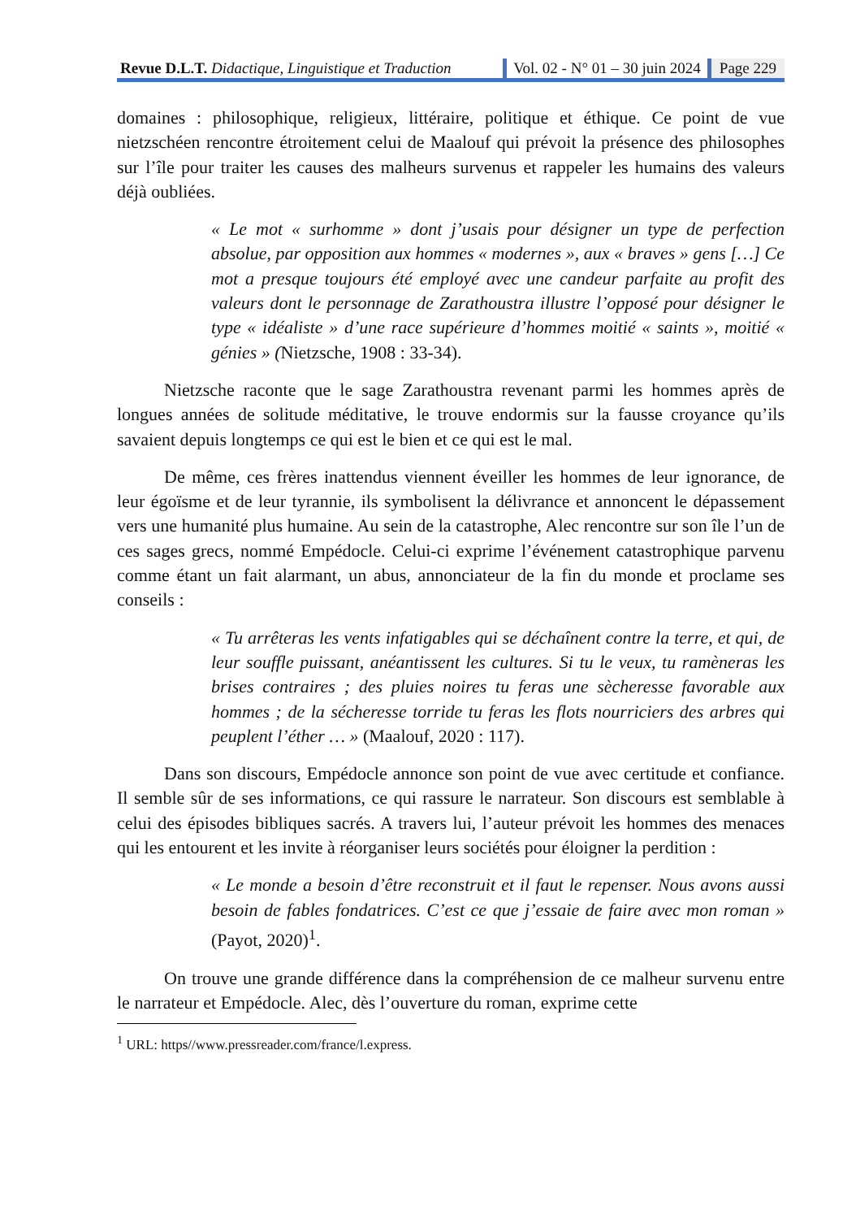Revue D.L.T. Didactique, Linguistique et Traduction
Vol. 02 - N° 01 – 30 juin 2024 Page 229
domaines : philosophique, religieux, littéraire, politique et éthique. Ce point de vue nietzschéen rencontre étroitement celui de Maalouf qui prévoit la présence des philosophes sur l’île pour traiter les causes des malheurs survenus et rappeler les humains des valeurs déjà oubliées.
« Le mot « surhomme » dont j’usais pour désigner un type de perfection absolue, par opposition aux hommes « modernes », aux « braves » gens […] Ce mot a presque toujours été employé avec une candeur parfaite au profit des valeurs dont le personnage de Zarathoustra illustre l’opposé pour désigner le type « idéaliste » d’une race supérieure d’hommes moitié « saints », moitié « génies » (Nietzsche, 1908 : 33-34).
Nietzsche raconte que le sage Zarathoustra revenant parmi les hommes après de longues années de solitude méditative, le trouve endormis sur la fausse croyance qu’ils savaient depuis longtemps ce qui est le bien et ce qui est le mal.
De même, ces frères inattendus viennent éveiller les hommes de leur ignorance, de leur égoïsme et de leur tyrannie, ils symbolisent la délivrance et annoncent le dépassement vers une humanité plus humaine. Au sein de la catastrophe, Alec rencontre sur son île l’un de ces sages grecs, nommé Empédocle. Celui-ci exprime l’événement catastrophique parvenu comme étant un fait alarmant, un abus, annonciateur de la fin du monde et proclame ses conseils :
« Tu arrêteras les vents infatigables qui se déchaînent contre la terre, et qui, de leur souffle puissant, anéantissent les cultures. Si tu le veux, tu ramèneras les brises contraires ; des pluies noires tu feras une sècheresse favorable aux hommes ; de la sécheresse torride tu feras les flots nourriciers des arbres qui peuplent l’éther … » (Maalouf, 2020 : 117).
Dans son discours, Empédocle annonce son point de vue avec certitude et confiance. Il semble sûr de ses informations, ce qui rassure le narrateur. Son discours est semblable à celui des épisodes bibliques sacrés. A travers lui, l’auteur prévoit les hommes des menaces qui les entourent et les invite à réorganiser leurs sociétés pour éloigner la perdition :
« Le monde a besoin d’être reconstruit et il faut le repenser. Nous avons aussi besoin de fables fondatrices. C’est ce que j’essaie de faire avec mon roman » (Payot, 2020)<sup>1</sup>.
On trouve une grande différence dans la compréhension de ce malheur survenu entre le narrateur et Empédocle. Alec, dès l’ouverture du roman, exprime cette
<sup>1</sup> URL: https//www.pressreader.com/france/l.express.